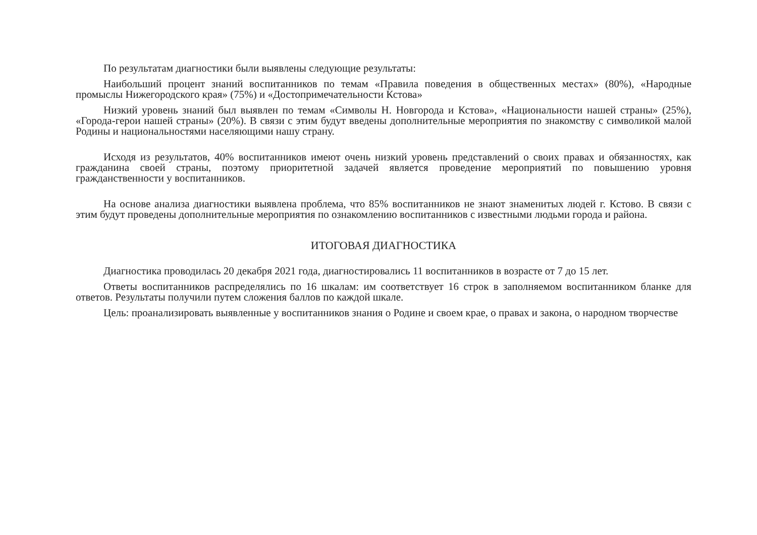По результатам диагностики были выявлены следующие результаты:
Наибольший процент знаний воспитанников по темам «Правила поведения в общественных местах» (80%), «Народные промыслы Нижегородского края» (75%) и «Достопримечательности Кстова»
Низкий уровень знаний был выявлен по темам «Символы Н. Новгорода и Кстова», «Национальности нашей страны» (25%), «Города-герои нашей страны» (20%). В связи с этим будут введены дополнительные мероприятия по знакомству с символикой малой Родины и национальностями населяющими нашу страну.
Исходя из результатов, 40% воспитанников имеют очень низкий уровень представлений о своих правах и обязанностях, как гражданина своей страны, поэтому приоритетной задачей является проведение мероприятий по повышению уровня гражданственности у воспитанников.
На основе анализа диагностики выявлена проблема, что 85% воспитанников не знают знаменитых людей г. Кстово. В связи с этим будут проведены дополнительные мероприятия по ознакомлению воспитанников с известными людьми города и района.
ИТОГОВАЯ ДИАГНОСТИКА
Диагностика проводилась 20 декабря 2021 года, диагностировались 11 воспитанников в возрасте от 7 до 15 лет.
Ответы воспитанников распределялись по 16 шкалам: им соответствует 16 строк в заполняемом воспитанником бланке для ответов. Результаты получили путем сложения баллов по каждой шкале.
Цель: проанализировать выявленные у воспитанников знания о Родине и своем крае, о правах и закона, о народном творчестве